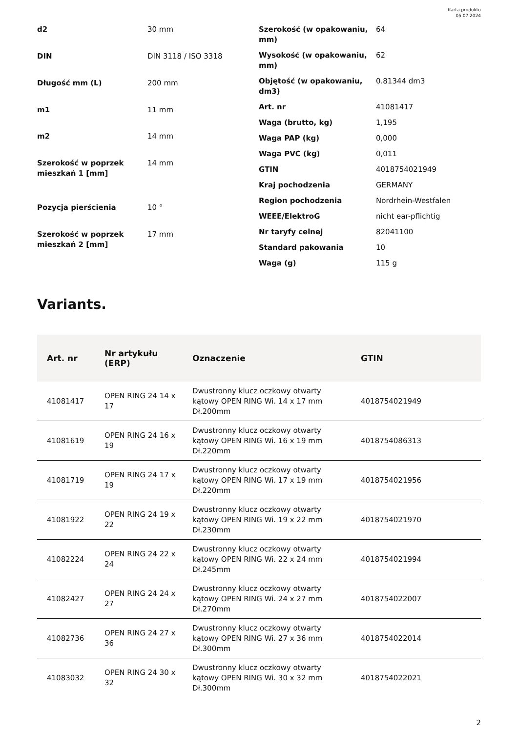Karta produktu
05.07.2024
| d2 | 30 mm |
| DIN | DIN 3118 / ISO 3318 |
| Długość mm (L) | 200 mm |
| m1 | 11 mm |
| m2 | 14 mm |
| Szerokość w poprzek mieszkań 1 [mm] | 14 mm |
| Pozycja pierścienia | 10 ° |
| Szerokość w poprzek mieszkań 2 [mm] | 17 mm |
| Szerokość (w opakowaniu, mm) | 64 |
| Wysokość (w opakowaniu, mm) | 62 |
| Objętość (w opakowaniu, dm3) | 0.81344 dm3 |
| Art. nr | 41081417 |
| Waga (brutto, kg) | 1,195 |
| Waga PAP (kg) | 0,000 |
| Waga PVC (kg) | 0,011 |
| GTIN | 4018754021949 |
| Kraj pochodzenia | GERMANY |
| Region pochodzenia | Nordrhein-Westfalen |
| WEEE/ElektroG | nicht ear-pflichtig |
| Nr taryfy celnej | 82041100 |
| Standard pakowania | 10 |
| Waga (g) | 115 g |
Variants.
| Art. nr | Nr artykułu (ERP) | Oznaczenie | GTIN |
| --- | --- | --- | --- |
| 41081417 | OPEN RING 24 14 x 17 | Dwustronny klucz oczkowy otwarty kątowy OPEN RING Wi. 14 x 17 mm Dł.200mm | 4018754021949 |
| 41081619 | OPEN RING 24 16 x 19 | Dwustronny klucz oczkowy otwarty kątowy OPEN RING Wi. 16 x 19 mm Dł.220mm | 4018754086313 |
| 41081719 | OPEN RING 24 17 x 19 | Dwustronny klucz oczkowy otwarty kątowy OPEN RING Wi. 17 x 19 mm Dł.220mm | 4018754021956 |
| 41081922 | OPEN RING 24 19 x 22 | Dwustronny klucz oczkowy otwarty kątowy OPEN RING Wi. 19 x 22 mm Dł.230mm | 4018754021970 |
| 41082224 | OPEN RING 24 22 x 24 | Dwustronny klucz oczkowy otwarty kątowy OPEN RING Wi. 22 x 24 mm Dł.245mm | 4018754021994 |
| 41082427 | OPEN RING 24 24 x 27 | Dwustronny klucz oczkowy otwarty kątowy OPEN RING Wi. 24 x 27 mm Dł.270mm | 4018754022007 |
| 41082736 | OPEN RING 24 27 x 36 | Dwustronny klucz oczkowy otwarty kątowy OPEN RING Wi. 27 x 36 mm Dł.300mm | 4018754022014 |
| 41083032 | OPEN RING 24 30 x 32 | Dwustronny klucz oczkowy otwarty kątowy OPEN RING Wi. 30 x 32 mm Dł.300mm | 4018754022021 |
2